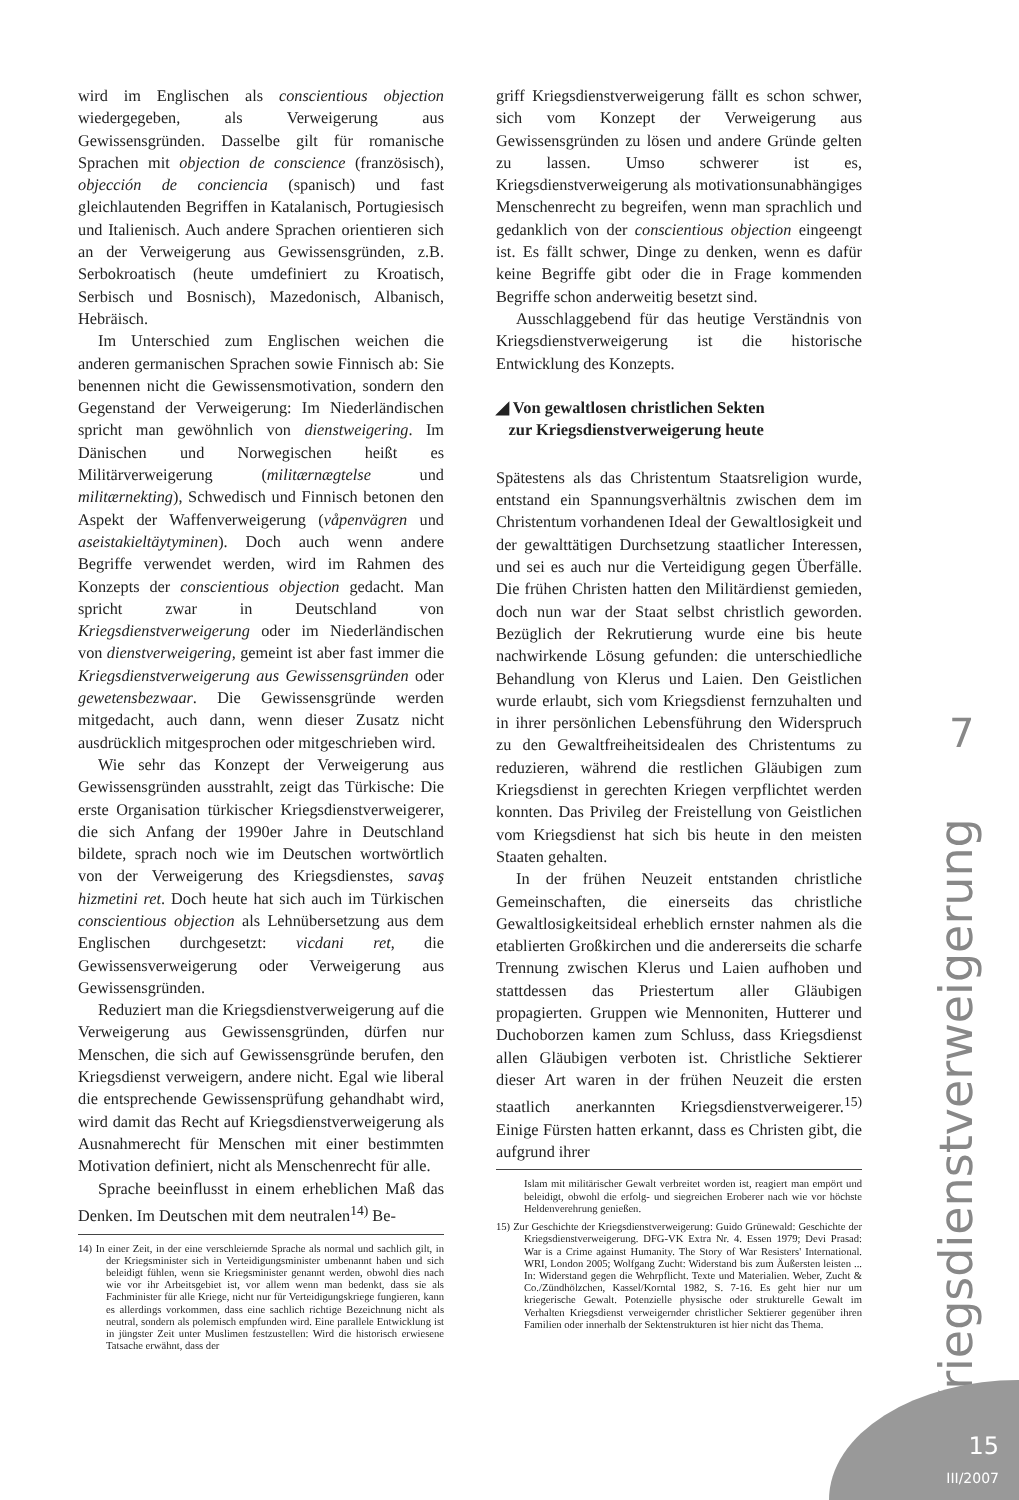wird im Englischen als conscientious objection wiedergegeben, als Verweigerung aus Gewissensgründen. Dasselbe gilt für romanische Sprachen mit objection de conscience (französisch), objección de conciencia (spanisch) und fast gleichlautenden Begriffen in Katalanisch, Portugiesisch und Italienisch. Auch andere Sprachen orientieren sich an der Verweigerung aus Gewissensgründen, z.B. Serbokroatisch (heute umdefiniert zu Kroatisch, Serbisch und Bosnisch), Mazedonisch, Albanisch, Hebräisch.
Im Unterschied zum Englischen weichen die anderen germanischen Sprachen sowie Finnisch ab: Sie benennen nicht die Gewissensmotivation, sondern den Gegenstand der Verweigerung: Im Niederländischen spricht man gewöhnlich von dienstweigering. Im Dänischen und Norwegischen heißt es Militärverweigerung (militærnægtelse und militærnekting), Schwedisch und Finnisch betonen den Aspekt der Waffenverweigerung (våpenvägren und aseistakieltäytyminen). Doch auch wenn andere Begriffe verwendet werden, wird im Rahmen des Konzepts der conscientious objection gedacht. Man spricht zwar in Deutschland von Kriegsdienstverweigerung oder im Niederländischen von dienstverweigering, gemeint ist aber fast immer die Kriegsdienstverweigerung aus Gewissensgründen oder gewetensbezwaar. Die Gewissensgründe werden mitgedacht, auch dann, wenn dieser Zusatz nicht ausdrücklich mitgesprochen oder mitgeschrieben wird.
Wie sehr das Konzept der Verweigerung aus Gewissensgründen ausstrahlt, zeigt das Türkische: Die erste Organisation türkischer Kriegsdienstverweigerer, die sich Anfang der 1990er Jahre in Deutschland bildete, sprach noch wie im Deutschen wortwörtlich von der Verweigerung des Kriegsdienstes, savaş hizmetini ret. Doch heute hat sich auch im Türkischen conscientious objection als Lehnübersetzung aus dem Englischen durchgesetzt: vicdani ret, die Gewissensverweigerung oder Verweigerung aus Gewissensgründen.
Reduziert man die Kriegsdienstverweigerung auf die Verweigerung aus Gewissensgründen, dürfen nur Menschen, die sich auf Gewissensgründe berufen, den Kriegsdienst verweigern, andere nicht. Egal wie liberal die entsprechende Gewissensprüfung gehandhabt wird, wird damit das Recht auf Kriegsdienstverweigerung als Ausnahmerecht für Menschen mit einer bestimmten Motivation definiert, nicht als Menschenrecht für alle.
Sprache beeinflusst in einem erheblichen Maß das Denken. Im Deutschen mit dem neutralen<sup>14)</sup> Be-
14) In einer Zeit, in der eine verschleiernde Sprache als normal und sachlich gilt, in der Kriegsminister sich in Verteidigungsminister umbenannt haben und sich beleidigt fühlen, wenn sie Kriegsminister genannt werden, obwohl dies nach wie vor ihr Arbeitsgebiet ist, vor allem wenn man bedenkt, dass sie als Fachminister für alle Kriege, nicht nur für Verteidigungskriege fungieren, kann es allerdings vorkommen, dass eine sachlich richtige Bezeichnung nicht als neutral, sondern als polemisch empfunden wird. Eine parallele Entwicklung ist in jüngster Zeit unter Muslimen festzustellen: Wird die historisch erwiesene Tatsache erwähnt, dass der
griff Kriegsdienstverweigerung fällt es schon schwer, sich vom Konzept der Verweigerung aus Gewissensgründen zu lösen und andere Gründe gelten zu lassen. Umso schwerer ist es, Kriegsdienstverweigerung als motivationsunabhängiges Menschenrecht zu begreifen, wenn man sprachlich und gedanklich von der conscientious objection eingeengt ist. Es fällt schwer, Dinge zu denken, wenn es dafür keine Begriffe gibt oder die in Frage kommenden Begriffe schon anderweitig besetzt sind.
Ausschlaggebend für das heutige Verständnis von Kriegsdienstverweigerung ist die historische Entwicklung des Konzepts.
◢ Von gewaltlosen christlichen Sekten
zur Kriegsdienstverweigerung heute
Spätestens als das Christentum Staatsreligion wurde, entstand ein Spannungsverhältnis zwischen dem im Christentum vorhandenen Ideal der Gewaltlosigkeit und der gewalttätigen Durchsetzung staatlicher Interessen, und sei es auch nur die Verteidigung gegen Überfälle. Die frühen Christen hatten den Militärdienst gemieden, doch nun war der Staat selbst christlich geworden. Bezüglich der Rekrutierung wurde eine bis heute nachwirkende Lösung gefunden: die unterschiedliche Behandlung von Klerus und Laien. Den Geistlichen wurde erlaubt, sich vom Kriegsdienst fernzuhalten und in ihrer persönlichen Lebensführung den Widerspruch zu den Gewaltfreiheitsidealen des Christentums zu reduzieren, während die restlichen Gläubigen zum Kriegsdienst in gerechten Kriegen verpflichtet werden konnten. Das Privileg der Freistellung von Geistlichen vom Kriegsdienst hat sich bis heute in den meisten Staaten gehalten.
In der frühen Neuzeit entstanden christliche Gemeinschaften, die einerseits das christliche Gewaltlosigkeitsideal erheblich ernster nahmen als die etablierten Großkirchen und die andererseits die scharfe Trennung zwischen Klerus und Laien aufhoben und stattdessen das Priestertum aller Gläubigen propagierten. Gruppen wie Mennoniten, Hutterer und Duchoborzen kamen zum Schluss, dass Kriegsdienst allen Gläubigen verboten ist. Christliche Sektierer dieser Art waren in der frühen Neuzeit die ersten staatlich anerkannten Kriegsdienstverweigerer.<sup>15)</sup> Einige Fürsten hatten erkannt, dass es Christen gibt, die aufgrund ihrer
Islam mit militärischer Gewalt verbreitet worden ist, reagiert man empört und beleidigt, obwohl die erfolg- und siegreichen Eroberer nach wie vor höchste Heldenverehrung genießen.
15) Zur Geschichte der Kriegsdienstverweigerung: Guido Grünewald: Geschichte der Kriegsdienstverweigerung. DFG-VK Extra Nr. 4. Essen 1979; Devi Prasad: War is a Crime against Humanity. The Story of War Resisters' International. WRI, London 2005; Wolfgang Zucht: Widerstand bis zum Äußersten leisten ... In: Widerstand gegen die Wehrpflicht. Texte und Materialien. Weber, Zucht & Co./Zündhölzchen, Kassel/Korntal 1982, S. 7-16. Es geht hier nur um kriegerische Gewalt. Potenzielle physische oder strukturelle Gewalt im Verhalten Kriegsdienst verweigernder christlicher Sektierer gegenüber ihren Familien oder innerhalb der Sektenstrukturen ist hier nicht das Thema.
7
Kriegsdienstverweigerung
15
III/2007